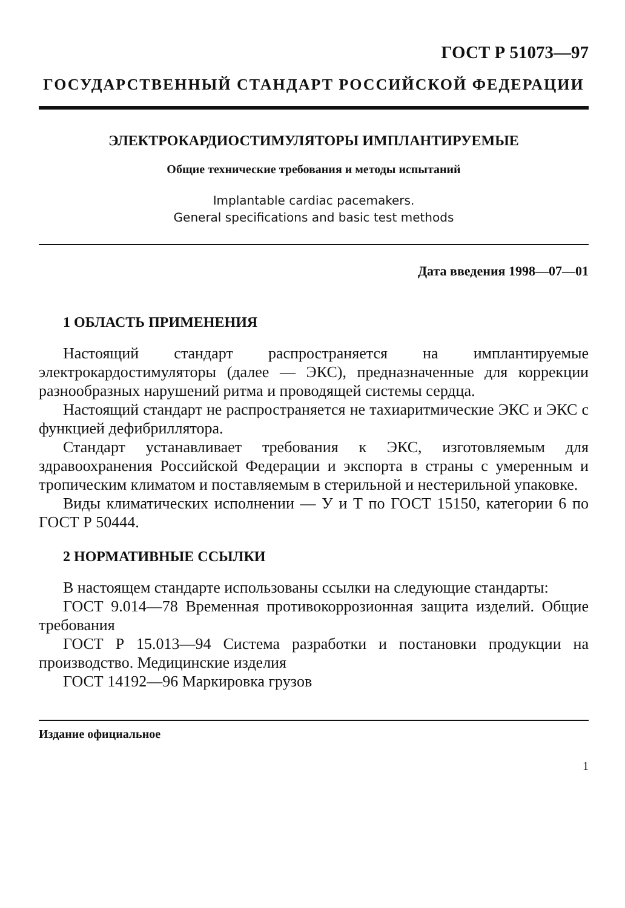ГОСТ Р 51073—97
ГОСУДАРСТВЕННЫЙ СТАНДАРТ РОССИЙСКОЙ ФЕДЕРАЦИИ
ЭЛЕКТРОКАРДИОСТИМУЛЯТОРЫ ИМПЛАНТИРУЕМЫЕ
Общие технические требования и методы испытаний
Implantable cardiac pacemakers.
General specifications and basic test methods
Дата введения 1998—07—01
1 ОБЛАСТЬ ПРИМЕНЕНИЯ
Настоящий стандарт распространяется на имплантируемые электрокардостимуляторы (далее — ЭКС), предназначенные для коррекции разнообразных нарушений ритма и проводящей системы сердца.
Настоящий стандарт не распространяется не тахиаритмические ЭКС и ЭКС с функцией дефибриллятора.
Стандарт устанавливает требования к ЭКС, изготовляемым для здравоохранения Российской Федерации и экспорта в страны с умеренным и тропическим климатом и поставляемым в стерильной и нестерильной упаковке.
Виды климатических исполнении — У и Т по ГОСТ 15150, категории 6 по ГОСТ Р 50444.
2 НОРМАТИВНЫЕ ССЫЛКИ
В настоящем стандарте использованы ссылки на следующие стандарты:
ГОСТ 9.014—78 Временная противокоррозионная защита изделий. Общие требования
ГОСТ Р 15.013—94 Система разработки и постановки продукции на производство. Медицинские изделия
ГОСТ 14192—96 Маркировка грузов
Издание официальное
1